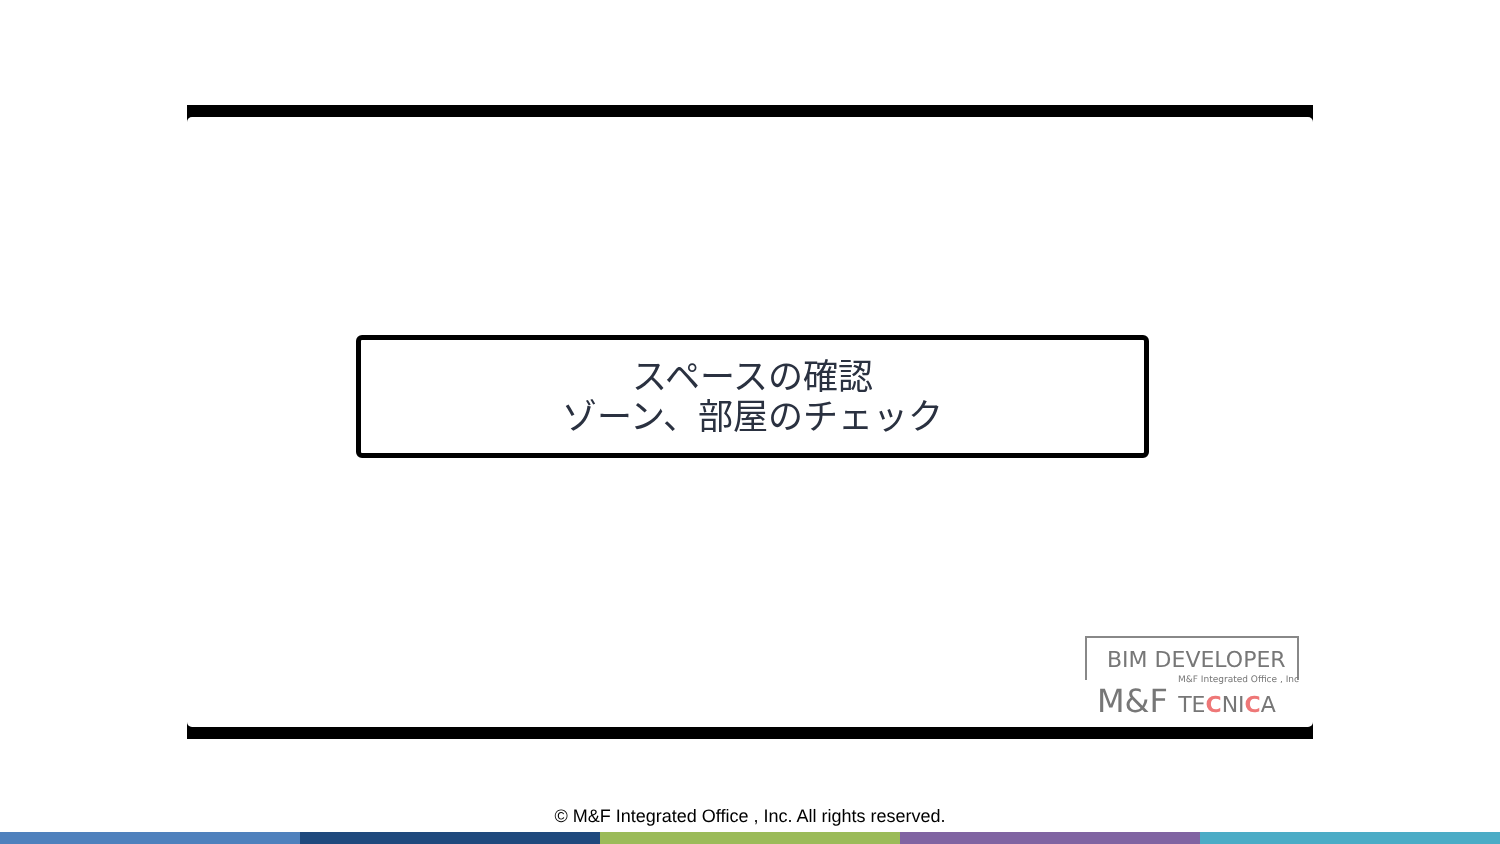スペースの確認
ゾーン、部屋のチェック
BIM DEVELOPER
M&F Integrated Office , Inc
M&F TECNICA
© M&F Integrated Office , Inc. All rights reserved.